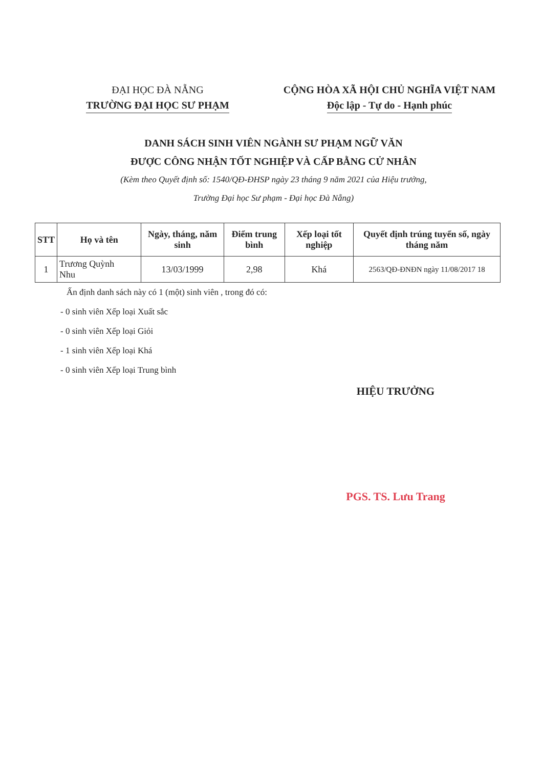ĐẠI HỌC ĐÀ NẴNG
TRƯỜNG ĐẠI HỌC SƯ PHẠM
CỘNG HÒA XÃ HỘI CHỦ NGHĨA VIỆT NAM
Độc lập - Tự do - Hạnh phúc
DANH SÁCH SINH VIÊN NGÀNH SƯ PHẠM NGỮ VĂN
ĐƯỢC CÔNG NHẬN TỐT NGHIỆP VÀ CẤP BẰNG CỬ NHÂN
(Kèm theo Quyết định số: 1540/QĐ-ĐHSP ngày 23 tháng 9 năm 2021 của Hiệu trưởng,
Trường Đại học Sư phạm - Đại học Đà Nẵng)
| STT | Họ và tên | Ngày, tháng, năm sinh | Điểm trung bình | Xếp loại tốt nghiệp | Quyết định trúng tuyển số, ngày tháng năm |
| --- | --- | --- | --- | --- | --- |
| 1 | Trương Quỳnh Nhu | 13/03/1999 | 2,98 | Khá | 2563/QĐ-ĐNĐN ngày 11/08/2017 18 |
Ấn định danh sách này có 1 (một) sinh viên , trong đó có:
- 0 sinh viên Xếp loại Xuất sắc
- 0 sinh viên Xếp loại Giỏi
- 1 sinh viên Xếp loại Khá
- 0 sinh viên Xếp loại Trung bình
HIỆU TRƯỞNG
PGS. TS. Lưu Trang